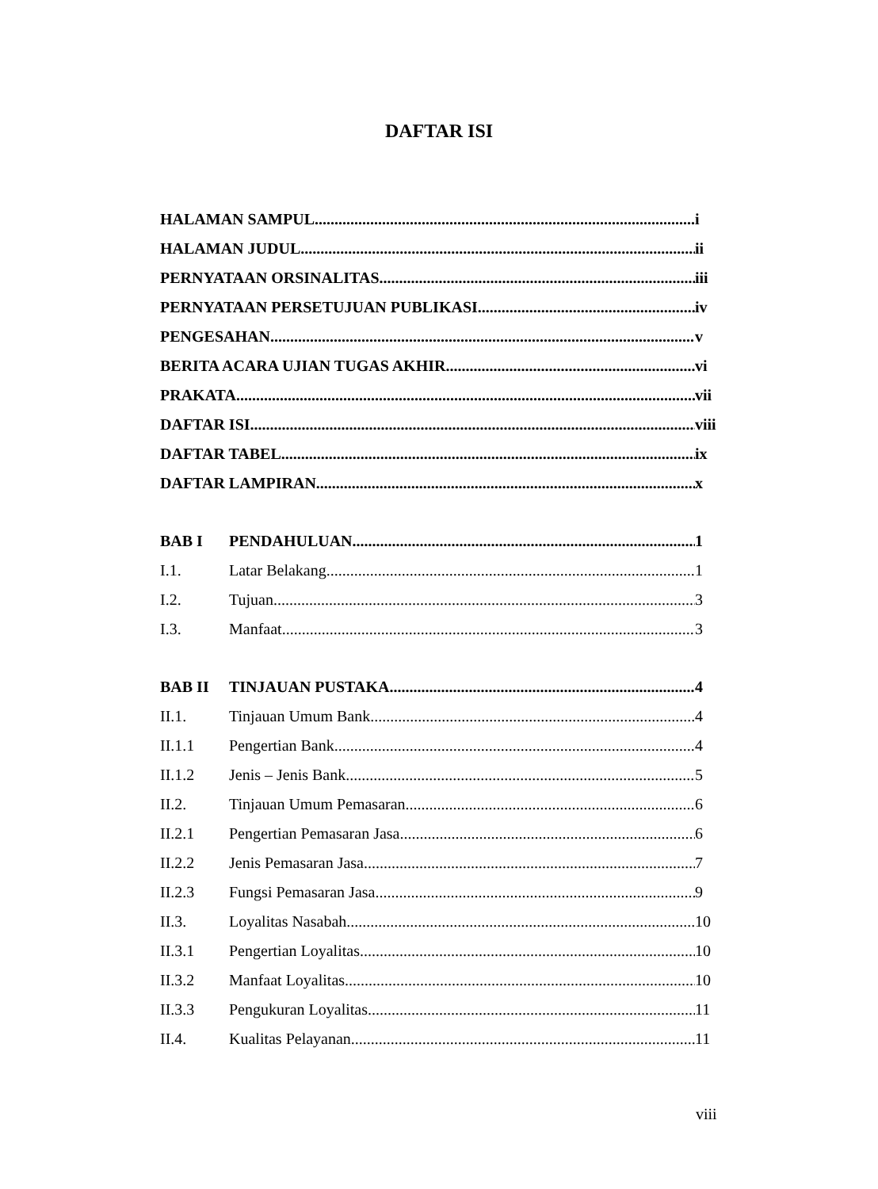DAFTAR ISI
HALAMAN SAMPUL i
HALAMAN JUDUL ii
PERNYATAAN ORSINALITAS iii
PERNYATAAN PERSETUJUAN PUBLIKASI iv
PENGESAHAN v
BERITA ACARA UJIAN TUGAS AKHIR vi
PRAKATA vii
DAFTAR ISI viii
DAFTAR TABEL ix
DAFTAR LAMPIRAN x
BAB I PENDAHULUAN 1
I.1. Latar Belakang 1
I.2. Tujuan 3
I.3. Manfaat 3
BAB II TINJAUAN PUSTAKA 4
II.1. Tinjauan Umum Bank 4
II.1.1 Pengertian Bank 4
II.1.2 Jenis – Jenis Bank 5
II.2. Tinjauan Umum Pemasaran 6
II.2.1 Pengertian Pemasaran Jasa 6
II.2.2 Jenis Pemasaran Jasa 7
II.2.3 Fungsi Pemasaran Jasa 9
II.3. Loyalitas Nasabah 10
II.3.1 Pengertian Loyalitas 10
II.3.2 Manfaat Loyalitas 10
II.3.3 Pengukuran Loyalitas 11
II.4. Kualitas Pelayanan 11
viii